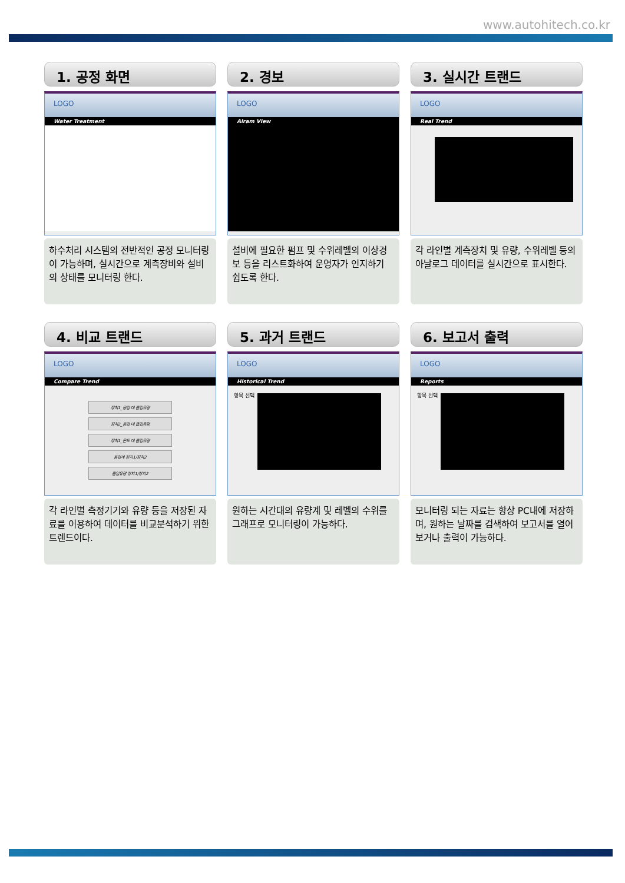www.autohitech.co.kr
1. 공정 화면
LOGO
Water Treatment
하수처리 시스템의 전반적인 공정 모니터링이 가능하며, 실시간으로 계측장비와 설비의 상태를 모니터링 한다.
2. 경보
LOGO
Alram View
설비에 필요한 펌프 및 수위레벨의 이상경보 등을 리스트화하여 운영자가 인지하기 쉽도록 한다.
3. 실시간 트랜드
LOGO
Real Trend
각 라인별 계측장치 및 유량, 수위레벨 등의 아날로그 데이터를 실시간으로 표시한다.
4. 비교 트랜드
LOGO
Compare Trend
장치1_응압 대 흡입유량
장치2_응압 대 흡입유량
장치1_온도 대 흡입유량
응압계 장치1/장치2
흡입유량 장치1/장치2
각 라인별 측정기기와 유량 등을 저장된 자료를 이용하여 데이터를 비교분석하기 위한 트렌드이다.
5. 과거 트랜드
LOGO
Historical Trend
항목 선택
원하는 시간대의 유량계 및 레벨의 수위를 그래프로 모니터링이 가능하다.
6. 보고서 출력
LOGO
Reports
항목 선택
모니터링 되는 자료는 항상 PC내에 저장하며, 원하는 날짜를 검색하여 보고서를 열어 보거나 출력이 가능하다.